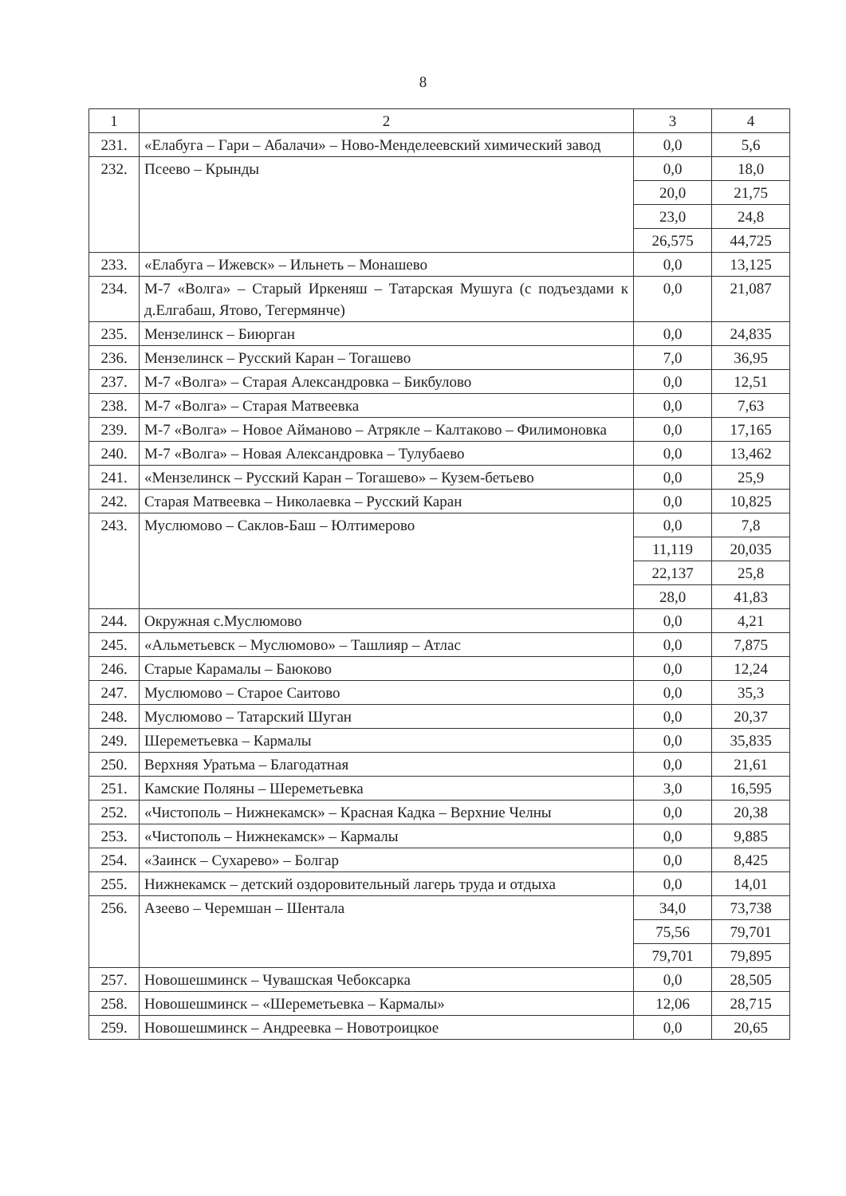8
| 1 | 2 | 3 | 4 |
| 231. | «Елабуга – Гари – Абалачи» – Ново-Менделеевский химический завод | 0,0 | 5,6 |
| 232. | Псеево – Крынды | 0,0 | 18,0 |
| | | 20,0 | 21,75 |
| | | 23,0 | 24,8 |
| | | 26,575 | 44,725 |
| 233. | «Елабуга – Ижевск» – Ильнеть – Монашево | 0,0 | 13,125 |
| 234. | М-7 «Волга» – Старый Иркеняш – Татарская Мушуга (с подъездами к д.Елгабаш, Ятово, Тегермянче) | 0,0 | 21,087 |
| 235. | Мензелинск – Биюрган | 0,0 | 24,835 |
| 236. | Мензелинск – Русский Каран – Тогашево | 7,0 | 36,95 |
| 237. | М-7 «Волга» – Старая Александровка – Бикбулово | 0,0 | 12,51 |
| 238. | М-7 «Волга» – Старая Матвеевка | 0,0 | 7,63 |
| 239. | М-7 «Волга» – Новое Айманово – Атрякле – Калтаково – Филимоновка | 0,0 | 17,165 |
| 240. | М-7 «Волга» – Новая Александровка – Тулубаево | 0,0 | 13,462 |
| 241. | «Мензелинск – Русский Каран – Тогашево» – Кузем-бетьево | 0,0 | 25,9 |
| 242. | Старая Матвеевка – Николаевка – Русский Каран | 0,0 | 10,825 |
| 243. | Муслюмово – Саклов-Баш – Юлтимерово | 0,0 | 7,8 |
| | | 11,119 | 20,035 |
| | | 22,137 | 25,8 |
| | | 28,0 | 41,83 |
| 244. | Окружная с.Муслюмово | 0,0 | 4,21 |
| 245. | «Альметьевск – Муслюмово» – Ташлияр – Атлас | 0,0 | 7,875 |
| 246. | Старые Карамалы – Баюково | 0,0 | 12,24 |
| 247. | Муслюмово – Старое Саитово | 0,0 | 35,3 |
| 248. | Муслюмово – Татарский Шуган | 0,0 | 20,37 |
| 249. | Шереметьевка – Кармалы | 0,0 | 35,835 |
| 250. | Верхняя Уратьма – Благодатная | 0,0 | 21,61 |
| 251. | Камские Поляны – Шереметьевка | 3,0 | 16,595 |
| 252. | «Чистополь – Нижнекамск» – Красная Кадка – Верхние Челны | 0,0 | 20,38 |
| 253. | «Чистополь – Нижнекамск» – Кармалы | 0,0 | 9,885 |
| 254. | «Заинск – Сухарево» – Болгар | 0,0 | 8,425 |
| 255. | Нижнекамск – детский оздоровительный лагерь труда и отдыха | 0,0 | 14,01 |
| 256. | Азеево – Черемшан – Шентала | 34,0 | 73,738 |
| | | 75,56 | 79,701 |
| | | 79,701 | 79,895 |
| 257. | Новошешминск – Чувашская Чебоксарка | 0,0 | 28,505 |
| 258. | Новошешминск – «Шереметьевка – Кармалы» | 12,06 | 28,715 |
| 259. | Новошешминск – Андреевка – Новотроицкое | 0,0 | 20,65 |